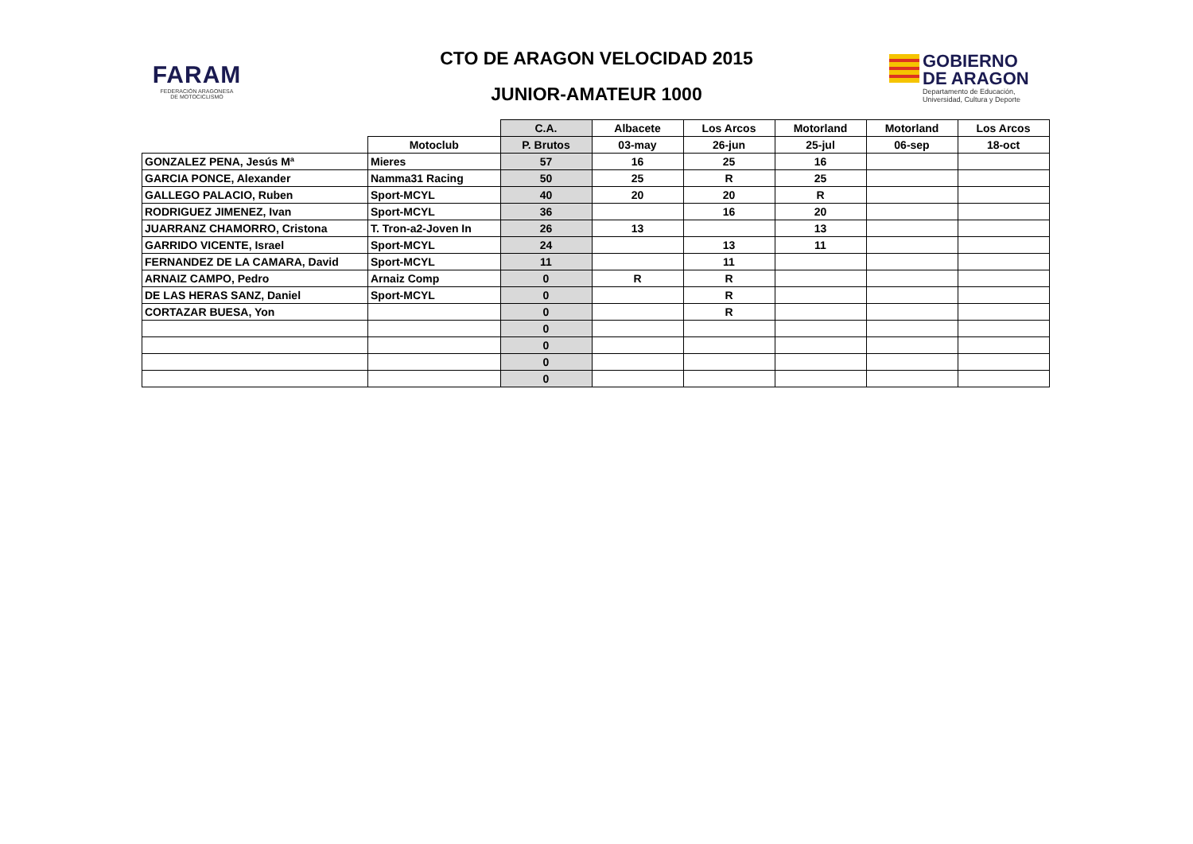FARAM
FEDERACIÓN ARAGONESA
DE MOTOCICLISMO
CTO DE ARAGON VELOCIDAD 2015
JUNIOR-AMATEUR 1000
GOBIERNO
DE ARAGON
Departamento de Educación,
Universidad, Cultura y Deporte
| | | C.A. | Albacete | Los Arcos | Motorland | Motorland | Los Arcos |
| --- | --- | --- | --- | --- | --- | --- | --- |
| | Motoclub | P. Brutos | 03-may | 26-jun | 25-jul | 06-sep | 18-oct |
| GONZALEZ PENA, Jesús Mª | Mieres | 57 | 16 | 25 | 16 | | |
| GARCIA PONCE, Alexander | Namma31 Racing | 50 | 25 | R | 25 | | |
| GALLEGO PALACIO, Ruben | Sport-MCYL | 40 | 20 | 20 | R | | |
| RODRIGUEZ JIMENEZ, Ivan | Sport-MCYL | 36 | | 16 | 20 | | |
| JUARRANZ CHAMORRO, Cristona | T. Tron-a2-Joven In | 26 | 13 | | 13 | | |
| GARRIDO VICENTE, Israel | Sport-MCYL | 24 | | 13 | 11 | | |
| FERNANDEZ DE LA CAMARA, David | Sport-MCYL | 11 | | 11 | | | |
| ARNAIZ CAMPO, Pedro | Arnaiz Comp | 0 | R | R | | | |
| DE LAS HERAS SANZ, Daniel | Sport-MCYL | 0 | | R | | | |
| CORTAZAR BUESA, Yon | | 0 | | R | | | |
| | | 0 | | | | | |
| | | 0 | | | | | |
| | | 0 | | | | | |
| | | 0 | | | | | |